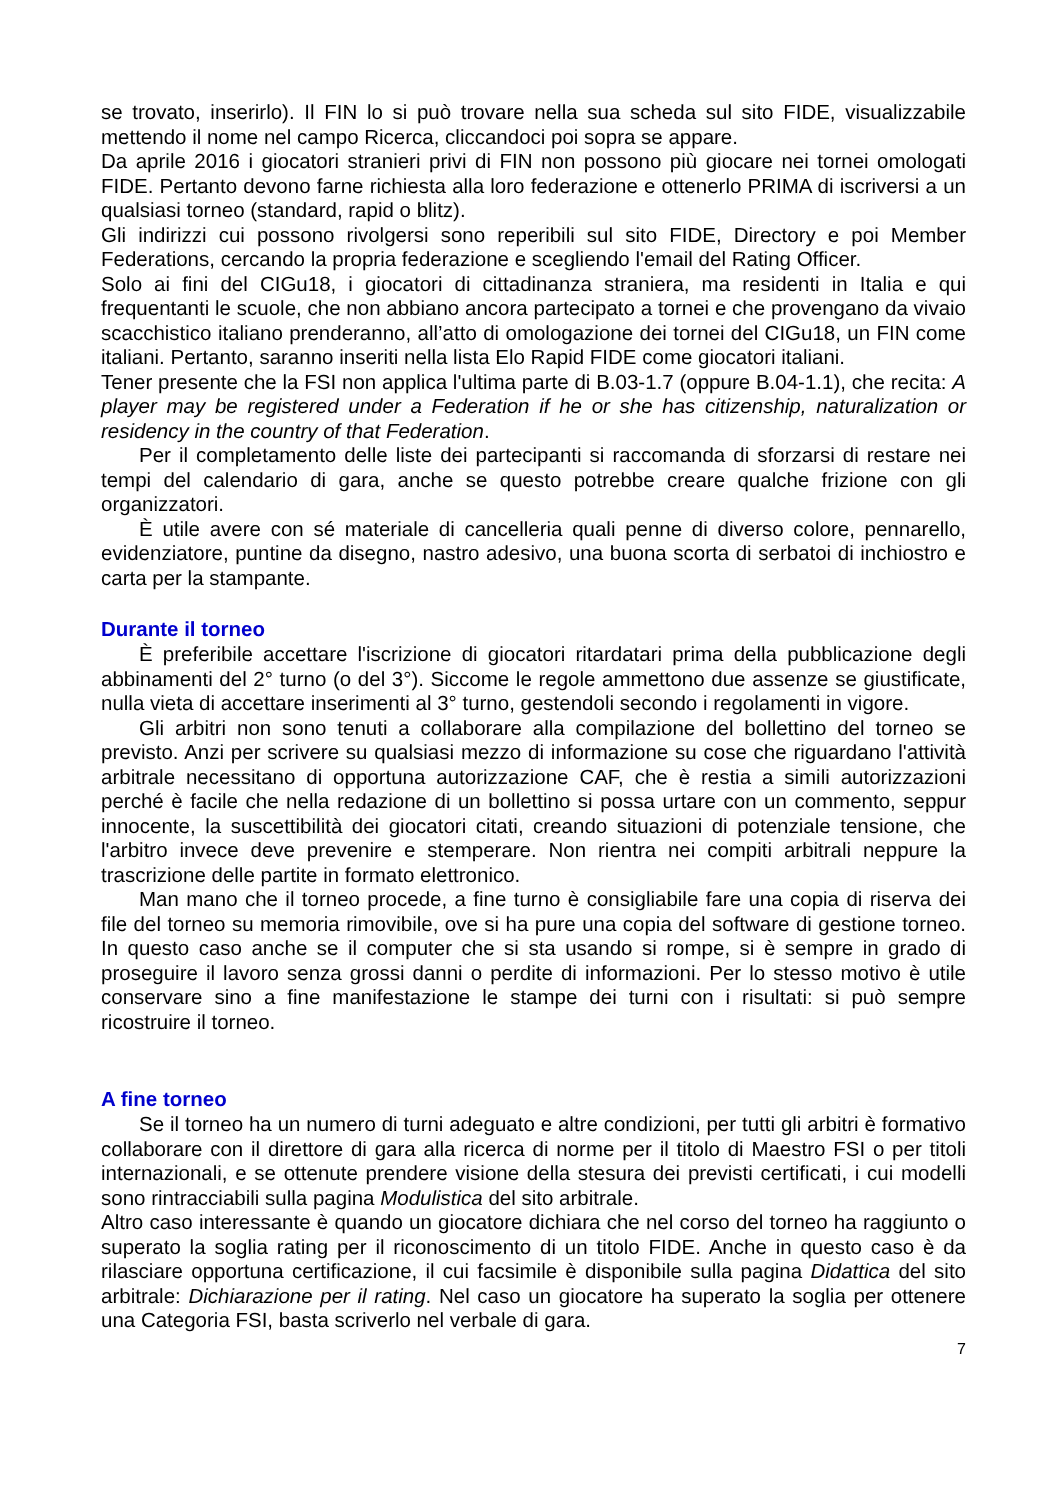se trovato, inserirlo). Il FIN lo si può trovare nella sua scheda sul sito FIDE, visualizzabile mettendo il nome nel campo Ricerca, cliccandoci poi sopra se appare.
Da aprile 2016 i giocatori stranieri privi di FIN non possono più giocare nei tornei omologati FIDE. Pertanto devono farne richiesta alla loro federazione e ottenerlo PRIMA di iscriversi a un qualsiasi torneo (standard, rapid o blitz).
Gli indirizzi cui possono rivolgersi sono reperibili sul sito FIDE, Directory e poi Member Federations, cercando la propria federazione e scegliendo l'email del Rating Officer.
Solo ai fini del CIGu18, i giocatori di cittadinanza straniera, ma residenti in Italia e qui frequentanti le scuole, che non abbiano ancora partecipato a tornei e che provengano da vivaio scacchistico italiano prenderanno, all’atto di omologazione dei tornei del CIGu18, un FIN come italiani. Pertanto, saranno inseriti nella lista Elo Rapid FIDE come giocatori italiani.
Tener presente che la FSI non applica l'ultima parte di B.03-1.7 (oppure B.04-1.1), che recita: A player may be registered under a Federation if he or she has citizenship, naturalization or residency in the country of that Federation.
Per il completamento delle liste dei partecipanti si raccomanda di sforzarsi di restare nei tempi del calendario di gara, anche se questo potrebbe creare qualche frizione con gli organizzatori.
È utile avere con sé materiale di cancelleria quali penne di diverso colore, pennarello, evidenziatore, puntine da disegno, nastro adesivo, una buona scorta di serbatoi di inchiostro e carta per la stampante.
Durante il torneo
È preferibile accettare l'iscrizione di giocatori ritardatari prima della pubblicazione degli abbinamenti del 2° turno (o del 3°). Siccome le regole ammettono due assenze se giustificate, nulla vieta di accettare inserimenti al 3° turno, gestendoli secondo i regolamenti in vigore.
Gli arbitri non sono tenuti a collaborare alla compilazione del bollettino del torneo se previsto. Anzi per scrivere su qualsiasi mezzo di informazione su cose che riguardano l'attività arbitrale necessitano di opportuna autorizzazione CAF, che è restia a simili autorizzazioni perché è facile che nella redazione di un bollettino si possa urtare con un commento, seppur innocente, la suscettibilità dei giocatori citati, creando situazioni di potenziale tensione, che l'arbitro invece deve prevenire e stemperare. Non rientra nei compiti arbitrali neppure la trascrizione delle partite in formato elettronico.
Man mano che il torneo procede, a fine turno è consigliabile fare una copia di riserva dei file del torneo su memoria rimovibile, ove si ha pure una copia del software di gestione torneo. In questo caso anche se il computer che si sta usando si rompe, si è sempre in grado di proseguire il lavoro senza grossi danni o perdite di informazioni. Per lo stesso motivo è utile conservare sino a fine manifestazione le stampe dei turni con i risultati: si può sempre ricostruire il torneo.
A fine torneo
Se il torneo ha un numero di turni adeguato e altre condizioni, per tutti gli arbitri è formativo collaborare con il direttore di gara alla ricerca di norme per il titolo di Maestro FSI o per titoli internazionali, e se ottenute prendere visione della stesura dei previsti certificati, i cui modelli sono rintracciabili sulla pagina Modulistica del sito arbitrale.
Altro caso interessante è quando un giocatore dichiara che nel corso del torneo ha raggiunto o superato la soglia rating per il riconoscimento di un titolo FIDE. Anche in questo caso è da rilasciare opportuna certificazione, il cui facsimile è disponibile sulla pagina Didattica del sito arbitrale: Dichiarazione per il rating. Nel caso un giocatore ha superato la soglia per ottenere una Categoria FSI, basta scriverlo nel verbale di gara.
7